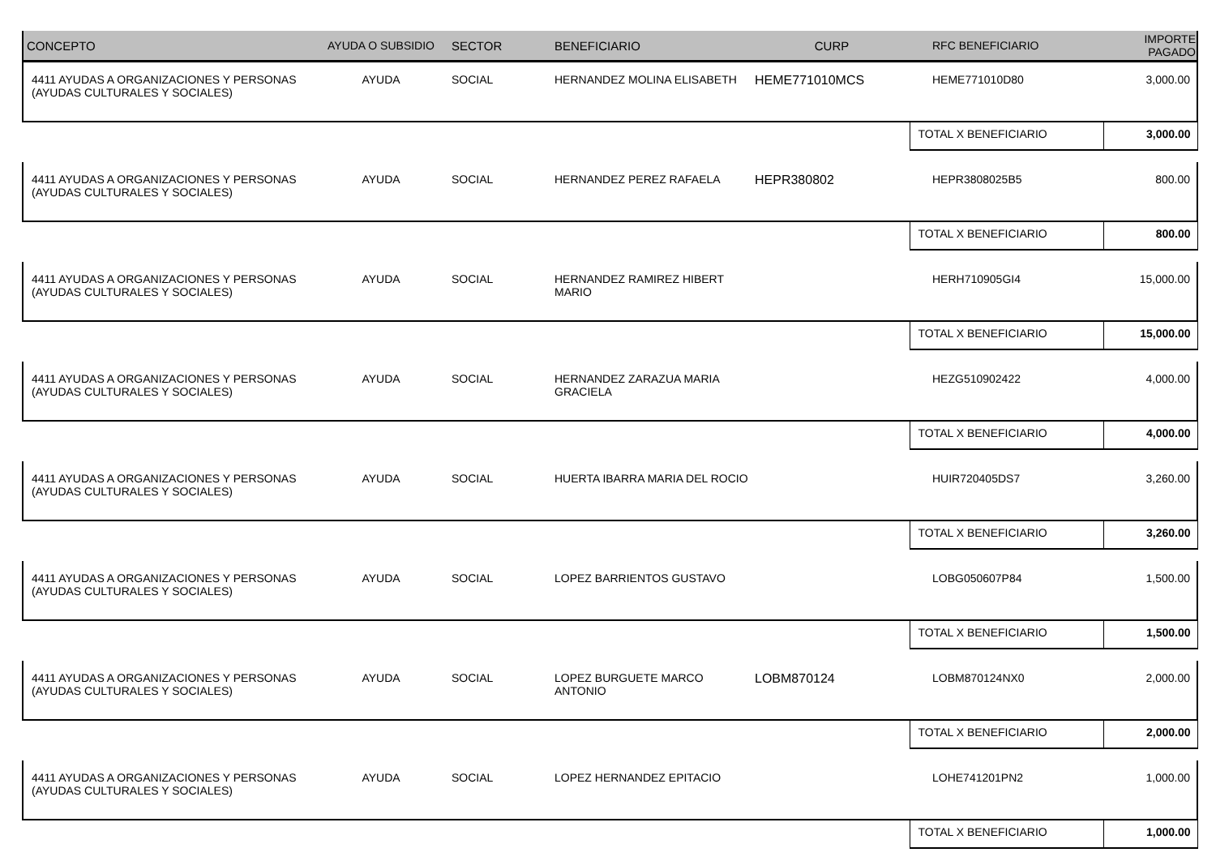| CONCEPTO | AYUDA O SUBSIDIO | SECTOR | BENEFICIARIO | CURP | RFC BENEFICIARIO | IMPORTE PAGADO |
| --- | --- | --- | --- | --- | --- | --- |
| 4411 AYUDAS A ORGANIZACIONES Y PERSONAS (AYUDAS CULTURALES Y SOCIALES) | AYUDA | SOCIAL | HERNANDEZ MOLINA ELISABETH | HEME771010MCS | HEME771010D80 | 3,000.00 |
| | | | | | TOTAL X BENEFICIARIO | 3,000.00 |
| 4411 AYUDAS A ORGANIZACIONES Y PERSONAS (AYUDAS CULTURALES Y SOCIALES) | AYUDA | SOCIAL | HERNANDEZ PEREZ RAFAELA | HEPR380802 | HEPR3808025B5 | 800.00 |
| | | | | | TOTAL X BENEFICIARIO | 800.00 |
| 4411 AYUDAS A ORGANIZACIONES Y PERSONAS (AYUDAS CULTURALES Y SOCIALES) | AYUDA | SOCIAL | HERNANDEZ RAMIREZ HIBERT MARIO | | HERH710905GI4 | 15,000.00 |
| | | | | | TOTAL X BENEFICIARIO | 15,000.00 |
| 4411 AYUDAS A ORGANIZACIONES Y PERSONAS (AYUDAS CULTURALES Y SOCIALES) | AYUDA | SOCIAL | HERNANDEZ ZARAZUA MARIA GRACIELA | | HEZG510902422 | 4,000.00 |
| | | | | | TOTAL X BENEFICIARIO | 4,000.00 |
| 4411 AYUDAS A ORGANIZACIONES Y PERSONAS (AYUDAS CULTURALES Y SOCIALES) | AYUDA | SOCIAL | HUERTA IBARRA MARIA DEL ROCIO | | HUIR720405DS7 | 3,260.00 |
| | | | | | TOTAL X BENEFICIARIO | 3,260.00 |
| 4411 AYUDAS A ORGANIZACIONES Y PERSONAS (AYUDAS CULTURALES Y SOCIALES) | AYUDA | SOCIAL | LOPEZ BARRIENTOS GUSTAVO | | LOBG050607P84 | 1,500.00 |
| | | | | | TOTAL X BENEFICIARIO | 1,500.00 |
| 4411 AYUDAS A ORGANIZACIONES Y PERSONAS (AYUDAS CULTURALES Y SOCIALES) | AYUDA | SOCIAL | LOPEZ BURGUETE MARCO ANTONIO | LOBM870124 | LOBM870124NX0 | 2,000.00 |
| | | | | | TOTAL X BENEFICIARIO | 2,000.00 |
| 4411 AYUDAS A ORGANIZACIONES Y PERSONAS (AYUDAS CULTURALES Y SOCIALES) | AYUDA | SOCIAL | LOPEZ HERNANDEZ EPITACIO | | LOHE741201PN2 | 1,000.00 |
| | | | | | TOTAL X BENEFICIARIO | 1,000.00 |